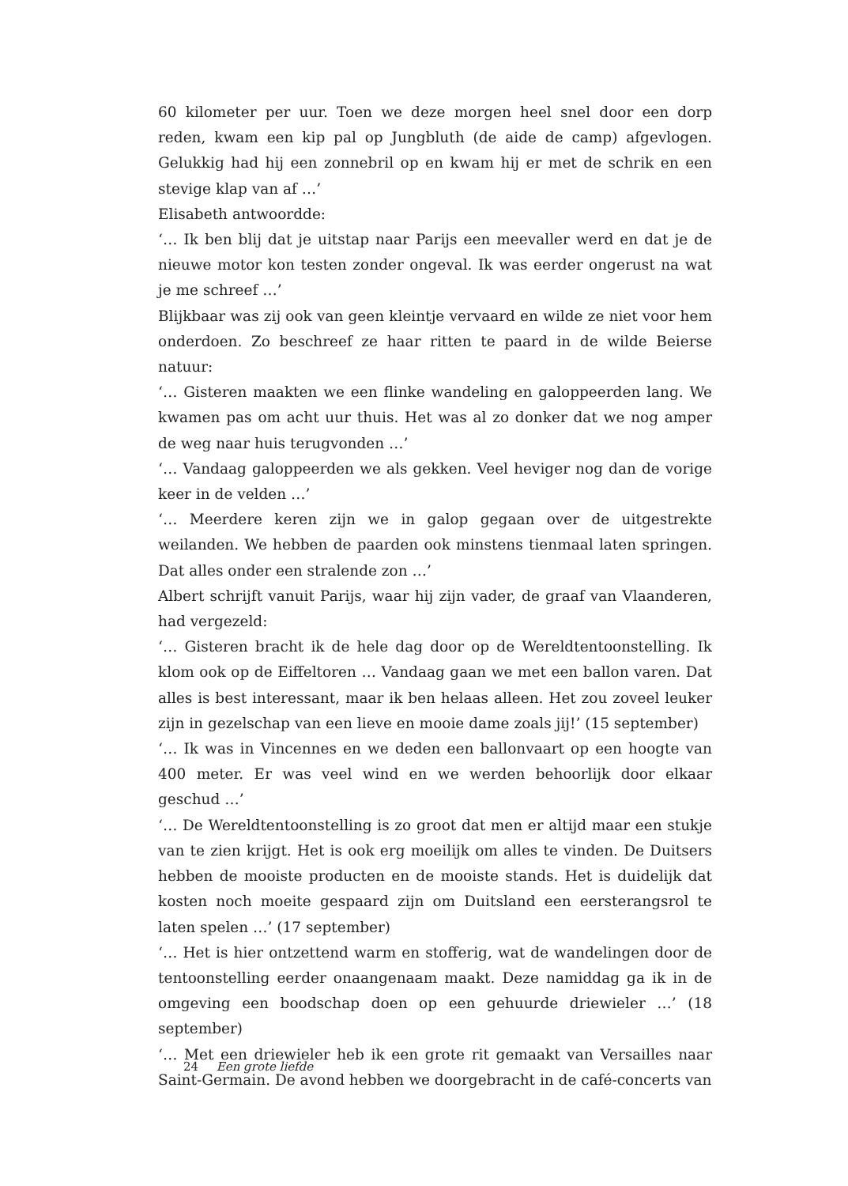60 kilometer per uur. Toen we deze morgen heel snel door een dorp reden, kwam een kip pal op Jungbluth (de aide de camp) afgevlogen. Gelukkig had hij een zonnebril op en kwam hij er met de schrik en een stevige klap van af …’
Elisabeth antwoordde:
‘… Ik ben blij dat je uitstap naar Parijs een meevaller werd en dat je de nieuwe motor kon testen zonder ongeval. Ik was eerder ongerust na wat je me schreef …’
Blijkbaar was zij ook van geen kleintje vervaard en wilde ze niet voor hem onderdoen. Zo beschreef ze haar ritten te paard in de wilde Beierse natuur:
‘… Gisteren maakten we een flinke wandeling en galoppeerden lang. We kwamen pas om acht uur thuis. Het was al zo donker dat we nog amper de weg naar huis terugvonden …’
‘… Vandaag galoppeerden we als gekken. Veel heviger nog dan de vorige keer in de velden …’
‘… Meerdere keren zijn we in galop gegaan over de uitgestrekte weilanden. We hebben de paarden ook minstens tienmaal laten springen. Dat alles onder een stralende zon …’
Albert schrijft vanuit Parijs, waar hij zijn vader, de graaf van Vlaanderen, had vergezeld:
‘… Gisteren bracht ik de hele dag door op de Wereldtentoonstelling. Ik klom ook op de Eiffeltoren … Vandaag gaan we met een ballon varen. Dat alles is best interessant, maar ik ben helaas alleen. Het zou zoveel leuker zijn in gezelschap van een lieve en mooie dame zoals jij!’ (15 september)
‘… Ik was in Vincennes en we deden een ballonvaart op een hoogte van 400 meter. Er was veel wind en we werden behoorlijk door elkaar geschud …’
‘… De Wereldtentoonstelling is zo groot dat men er altijd maar een stukje van te zien krijgt. Het is ook erg moeilijk om alles te vinden. De Duitsers hebben de mooiste producten en de mooiste stands. Het is duidelijk dat kosten noch moeite gespaard zijn om Duitsland een eersterangsrol te laten spelen …’ (17 september)
‘… Het is hier ontzettend warm en stofferig, wat de wandelingen door de tentoonstelling eerder onaangenaam maakt. Deze namiddag ga ik in de omgeving een boodschap doen op een gehuurde driewieler …’ (18 september)
‘… Met een driewieler heb ik een grote rit gemaakt van Versailles naar Saint-Germain. De avond hebben we doorgebracht in de café-concerts van
24 Een grote liefde